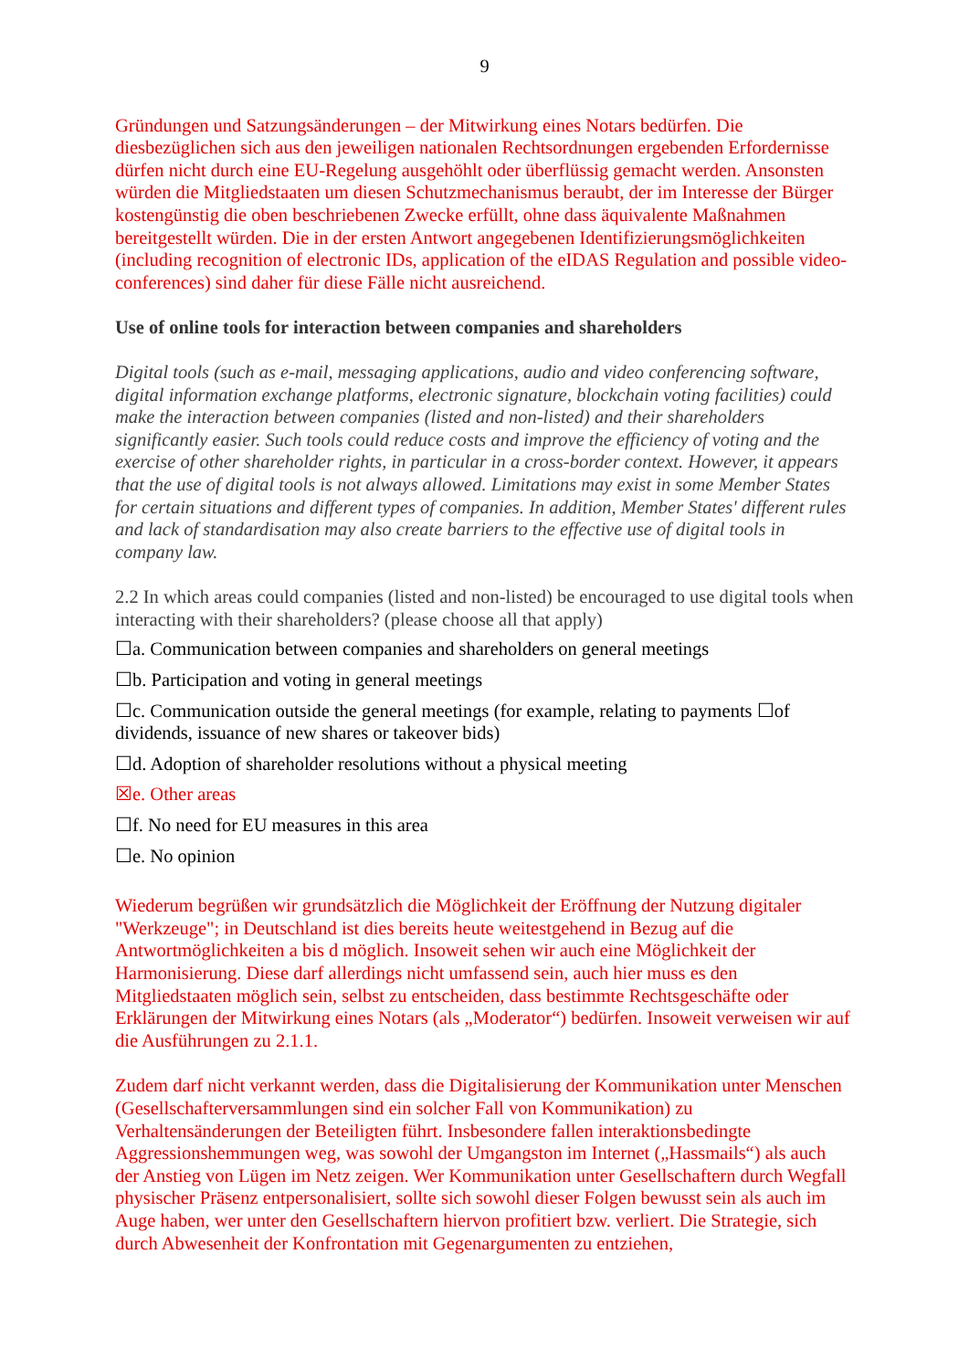9
Gründungen und Satzungsänderungen – der Mitwirkung eines Notars bedürfen. Die diesbezüglichen sich aus den jeweiligen nationalen Rechtsordnungen ergebenden Erfordernisse dürfen nicht durch eine EU-Regelung ausgehöhlt oder überflüssig gemacht werden. Ansonsten würden die Mitgliedstaaten um diesen Schutzmechanismus beraubt, der im Interesse der Bürger kostengünstig die oben beschriebenen Zwecke erfüllt, ohne dass äquivalente Maßnahmen bereitgestellt würden. Die in der ersten Antwort angegebenen Identifizierungsmöglichkeiten (including recognition of electronic IDs, application of the eIDAS Regulation and possible video-conferences) sind daher für diese Fälle nicht ausreichend.
Use of online tools for interaction between companies and shareholders
Digital tools (such as e-mail, messaging applications, audio and video conferencing software, digital information exchange platforms, electronic signature, blockchain voting facilities) could make the interaction between companies (listed and non-listed) and their shareholders significantly easier. Such tools could reduce costs and improve the efficiency of voting and the exercise of other shareholder rights, in particular in a cross-border context. However, it appears that the use of digital tools is not always allowed. Limitations may exist in some Member States for certain situations and different types of companies. In addition, Member States' different rules and lack of standardisation may also create barriers to the effective use of digital tools in company law.
2.2 In which areas could companies (listed and non-listed) be encouraged to use digital tools when interacting with their shareholders? (please choose all that apply)
☐a. Communication between companies and shareholders on general meetings
☐b. Participation and voting in general meetings
☐c. Communication outside the general meetings (for example, relating to payments ☐of dividends, issuance of new shares or takeover bids)
☐d. Adoption of shareholder resolutions without a physical meeting
☒e. Other areas
☐f. No need for EU measures in this area
☐e. No opinion
Wiederum begrüßen wir grundsätzlich die Möglichkeit der Eröffnung der Nutzung digitaler "Werkzeuge"; in Deutschland ist dies bereits heute weitestgehend in Bezug auf die Antwortmöglichkeiten a bis d möglich. Insoweit sehen wir auch eine Möglichkeit der Harmonisierung. Diese darf allerdings nicht umfassend sein, auch hier muss es den Mitgliedstaaten möglich sein, selbst zu entscheiden, dass bestimmte Rechtsgeschäfte oder Erklärungen der Mitwirkung eines Notars (als „Moderator“) bedürfen. Insoweit verweisen wir auf die Ausführungen zu 2.1.1.
Zudem darf nicht verkannt werden, dass die Digitalisierung der Kommunikation unter Menschen (Gesellschafterversammlungen sind ein solcher Fall von Kommunikation) zu Verhaltensänderungen der Beteiligten führt. Insbesondere fallen interaktionsbedingte Aggressionshemmungen weg, was sowohl der Umgangston im Internet („Hassmails“) als auch der Anstieg von Lügen im Netz zeigen. Wer Kommunikation unter Gesellschaftern durch Wegfall physischer Präsenz entpersonalisiert, sollte sich sowohl dieser Folgen bewusst sein als auch im Auge haben, wer unter den Gesellschaftern hiervon profitiert bzw. verliert. Die Strategie, sich durch Abwesenheit der Konfrontation mit Gegenargumenten zu entziehen,